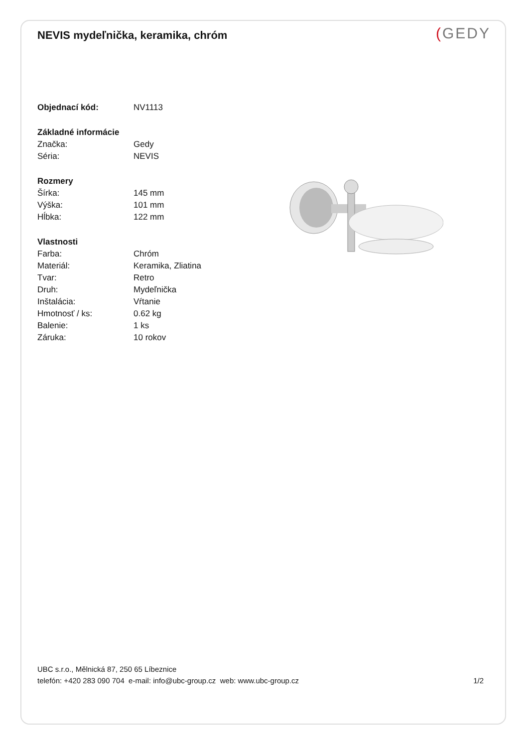NEVIS mydeľnička, keramika, chróm
(GEDY
| Objednací kód: | NV1113 |
| Základné informácie | |
| Značka: | Gedy |
| Séria: | NEVIS |
| Rozmery | |
| Šírka: | 145 mm |
| Výška: | 101 mm |
| Hĺbka: | 122 mm |
| Vlastnosti | |
| Farba: | Chróm |
| Materiál: | Keramika, Zliatina |
| Tvar: | Retro |
| Druh: | Mydeľnička |
| Inštalácia: | Vŕtanie |
| Hmotnosť / ks: | 0.62 kg |
| Balenie: | 1 ks |
| Záruka: | 10 rokov |
UBC s.r.o., Mělnická 87, 250 65 Líbeznice
telefón: +420 283 090 704 e-mail: info@ubc-group.cz web: www.ubc-group.cz 1/2